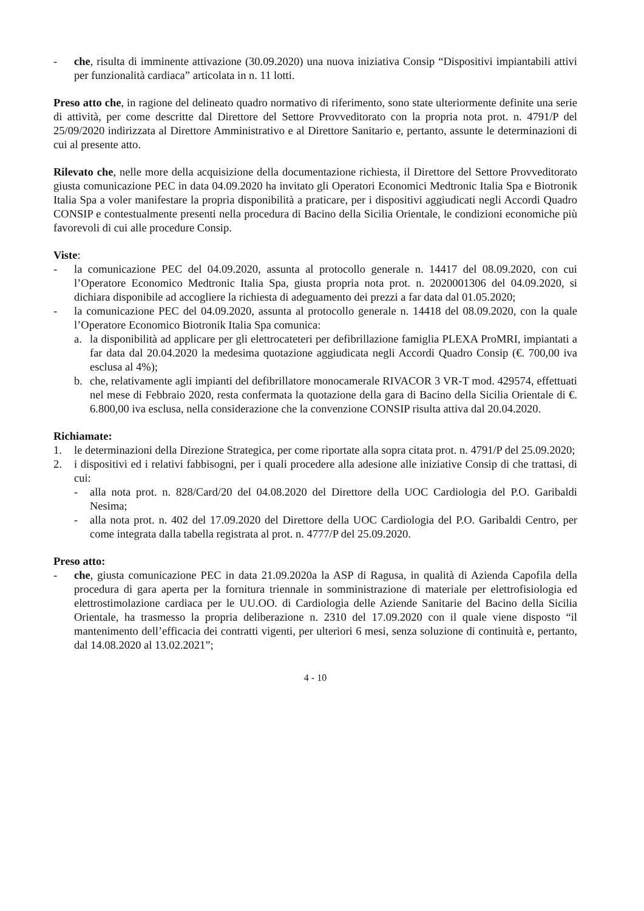- che, risulta di imminente attivazione (30.09.2020) una nuova iniziativa Consip “Dispositivi impiantabili attivi per funzionalità cardiaca” articolata in n. 11 lotti.
Preso atto che, in ragione del delineato quadro normativo di riferimento, sono state ulteriormente definite una serie di attività, per come descritte dal Direttore del Settore Provveditorato con la propria nota prot. n. 4791/P del 25/09/2020 indirizzata al Direttore Amministrativo e al Direttore Sanitario e, pertanto, assunte le determinazioni di cui al presente atto.
Rilevato che, nelle more della acquisizione della documentazione richiesta, il Direttore del Settore Provveditorato giusta comunicazione PEC in data 04.09.2020 ha invitato gli Operatori Economici Medtronic Italia Spa e Biotronik Italia Spa a voler manifestare la propria disponibilità a praticare, per i dispositivi aggiudicati negli Accordi Quadro CONSIP e contestualmente presenti nella procedura di Bacino della Sicilia Orientale, le condizioni economiche più favorevoli di cui alle procedure Consip.
Viste:
- la comunicazione PEC del 04.09.2020, assunta al protocollo generale n. 14417 del 08.09.2020, con cui l’Operatore Economico Medtronic Italia Spa, giusta propria nota prot. n. 2020001306 del 04.09.2020, si dichiara disponibile ad accogliere la richiesta di adeguamento dei prezzi a far data dal 01.05.2020;
- la comunicazione PEC del 04.09.2020, assunta al protocollo generale n. 14418 del 08.09.2020, con la quale l’Operatore Economico Biotronik Italia Spa comunica:
a. la disponibilità ad applicare per gli elettrocateteri per defibrillazione famiglia PLEXA ProMRI, impiantati a far data dal 20.04.2020 la medesima quotazione aggiudicata negli Accordi Quadro Consip (€. 700,00 iva esclusa al 4%);
b. che, relativamente agli impianti del defibrillatore monocamerale RIVACOR 3 VR-T mod. 429574, effettuati nel mese di Febbraio 2020, resta confermata la quotazione della gara di Bacino della Sicilia Orientale di €. 6.800,00 iva esclusa, nella considerazione che la convenzione CONSIP risulta attiva dal 20.04.2020.
Richiamate:
1. le determinazioni della Direzione Strategica, per come riportate alla sopra citata prot. n. 4791/P del 25.09.2020;
2. i dispositivi ed i relativi fabbisogni, per i quali procedere alla adesione alle iniziative Consip di che trattasi, di cui:
- alla nota prot. n. 828/Card/20 del 04.08.2020 del Direttore della UOC Cardiologia del P.O. Garibaldi Nesima;
- alla nota prot. n. 402 del 17.09.2020 del Direttore della UOC Cardiologia del P.O. Garibaldi Centro, per come integrata dalla tabella registrata al prot. n. 4777/P del 25.09.2020.
Preso atto:
- che, giusta comunicazione PEC in data 21.09.2020a la ASP di Ragusa, in qualità di Azienda Capofila della procedura di gara aperta per la fornitura triennale in somministrazione di materiale per elettrofisiologia ed elettrostimolazione cardiaca per le UU.OO. di Cardiologia delle Aziende Sanitarie del Bacino della Sicilia Orientale, ha trasmesso la propria deliberazione n. 2310 del 17.09.2020 con il quale viene disposto “il mantenimento dell’efficacia dei contratti vigenti, per ulteriori 6 mesi, senza soluzione di continuità e, pertanto, dal 14.08.2020 al 13.02.2021”;
4 - 10